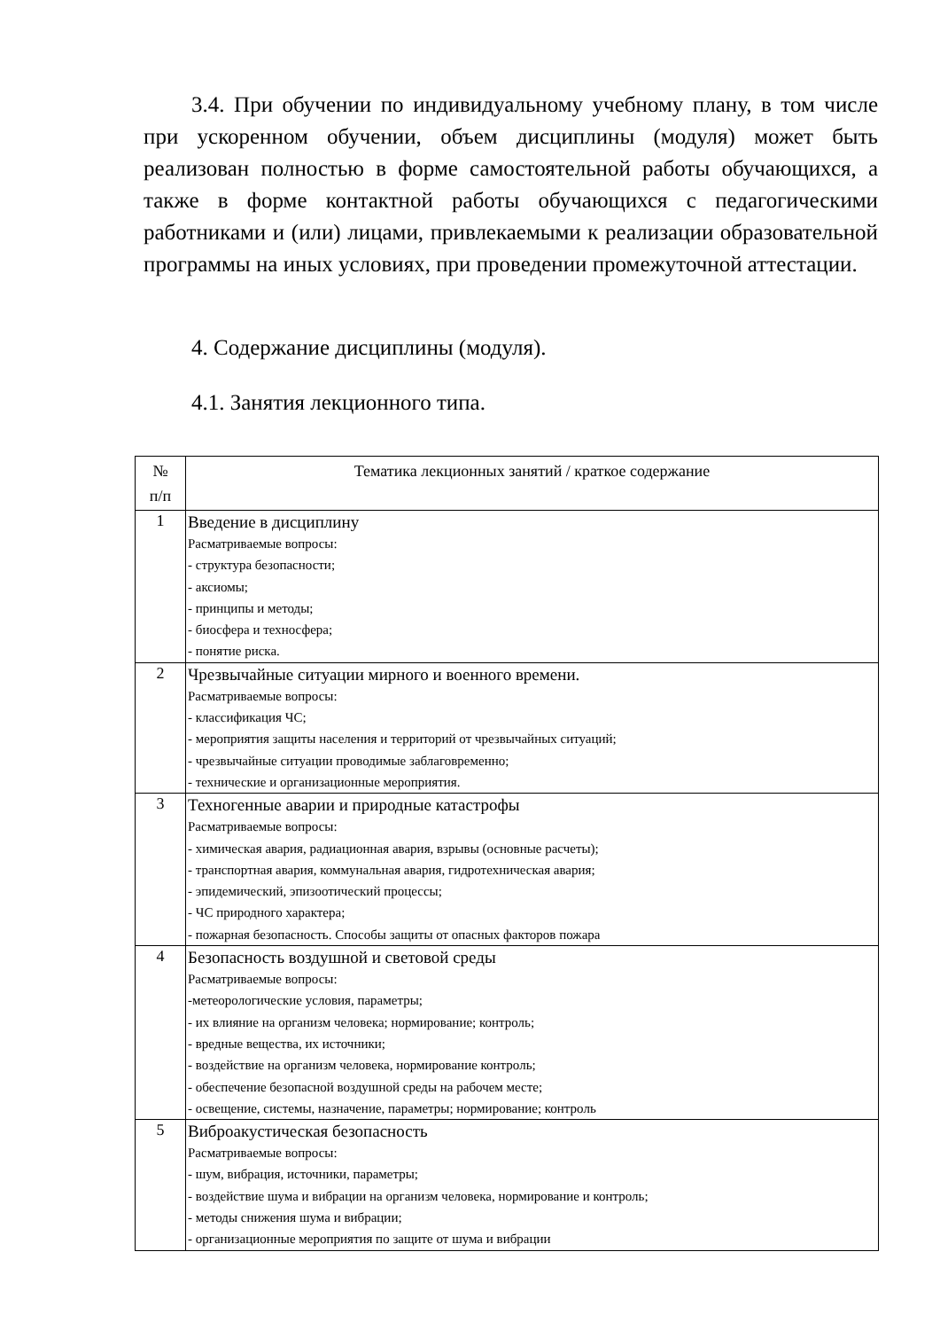3.4. При обучении по индивидуальному учебному плану, в том числе при ускоренном обучении, объем дисциплины (модуля) может быть реализован полностью в форме самостоятельной работы обучающихся, а также в форме контактной работы обучающихся с педагогическими работниками и (или) лицами, привлекаемыми к реализации образовательной программы на иных условиях, при проведении промежуточной аттестации.
4. Содержание дисциплины (модуля).
4.1. Занятия лекционного типа.
| № п/п | Тематика лекционных занятий / краткое содержание |
| --- | --- |
| 1 | Введение в дисциплину Расматриваемые вопросы: - структура безопасности; - аксиомы; - принципы и методы; - биосфера и техносфера; - понятие риска. |
| 2 | Чрезвычайные ситуации мирного и военного времени. Расматриваемые вопросы: - классификация ЧС; - мероприятия защиты населения и территорий от чрезвычайных ситуаций; - чрезвычайные ситуации проводимые заблаговременно; - технические и организационные мероприятия. |
| 3 | Техногенные аварии и природные катастрофы Расматриваемые вопросы: - химическая авария, радиационная авария, взрывы (основные расчеты); - транспортная авария, коммунальная авария, гидротехническая авария; - эпидемический, эпизоотический процессы; - ЧС природного характера; - пожарная безопасность. Способы защиты от опасных факторов пожара |
| 4 | Безопасность воздушной и световой среды Расматриваемые вопросы: -метеорологические условия, параметры; - их влияние на организм человека; нормирование; контроль; - вредные вещества, их источники; - воздействие на организм человека, нормирование контроль; - обеспечение безопасной воздушной среды на рабочем месте; - освещение, системы, назначение, параметры; нормирование; контроль |
| 5 | Виброакустическая безопасность Расматриваемые вопросы: - шум, вибрация, источники, параметры; - воздействие шума и вибрации на организм человека, нормирование и контроль; - методы снижения шума и вибрации; - организационные мероприятия по защите от шума и вибрации |